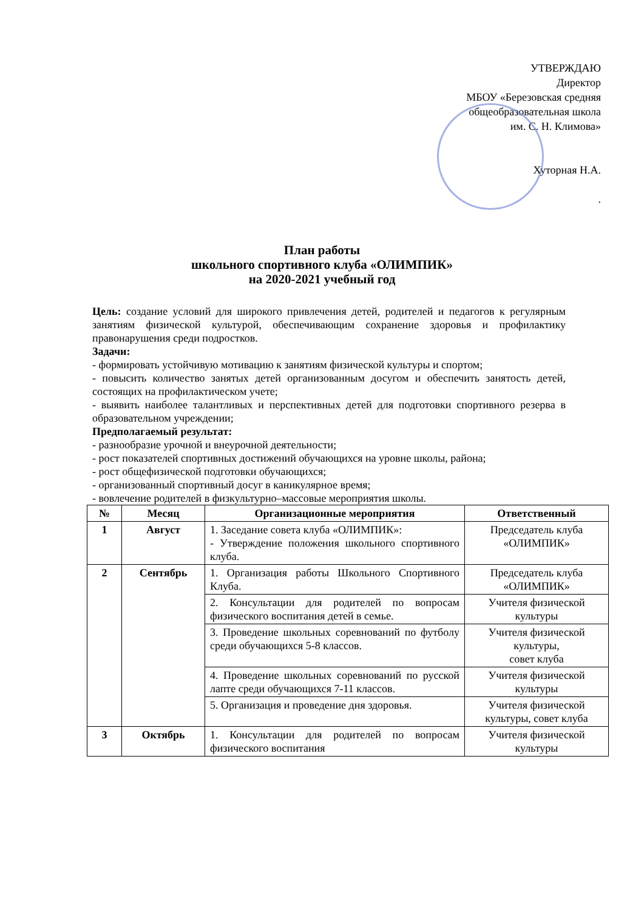УТВЕРЖДАЮ
Директор
МБОУ «Березовская средняя
общеобразовательная школа
им. С. Н. Климова»
Хуторная Н.А.
.
План работы
школьного спортивного клуба «ОЛИМПИК»
на 2020-2021 учебный год
Цель: создание условий для широкого привлечения детей, родителей и педагогов к регулярным занятиям физической культурой, обеспечивающим сохранение здоровья и профилактику правонарушения среди подростков.
Задачи:
- формировать устойчивую мотивацию к занятиям физической культуры и спортом;
- повысить количество занятых детей организованным досугом и обеспечить занятость детей, состоящих на профилактическом учете;
- выявить наиболее талантливых и перспективных детей для подготовки спортивного резерва в образовательном учреждении;
Предполагаемый результат:
- разнообразие урочной и внеурочной деятельности;
- рост показателей спортивных достижений обучающихся на уровне школы, района;
- рост общефизической подготовки обучающихся;
- организованный спортивный досуг в каникулярное время;
- вовлечение родителей в физкультурно–массовые мероприятия школы.
| № | Месяц | Организационные мероприятия | Ответственный |
| --- | --- | --- | --- |
| 1 | Август | 1. Заседание совета клуба «ОЛИМПИК»: - Утверждение положения школьного спортивного клуба. | Председатель клуба «ОЛИМПИК» |
| 2 | Сентябрь | 1. Организация работы Школьного Спортивного Клуба. | Председатель клуба «ОЛИМПИК» |
| | | 2. Консультации для родителей по вопросам физического воспитания детей в семье. | Учителя физической культуры |
| | | 3. Проведение школьных соревнований по футболу среди обучающихся 5-8 классов. | Учителя физической культуры, совет клуба |
| | | 4. Проведение школьных соревнований по русской лапте среди обучающихся 7-11 классов. | Учителя физической культуры |
| | | 5. Организация и проведение дня здоровья. | Учителя физической культуры, совет клуба |
| 3 | Октябрь | 1. Консультации для родителей по вопросам физического воспитания | Учителя физической культуры |